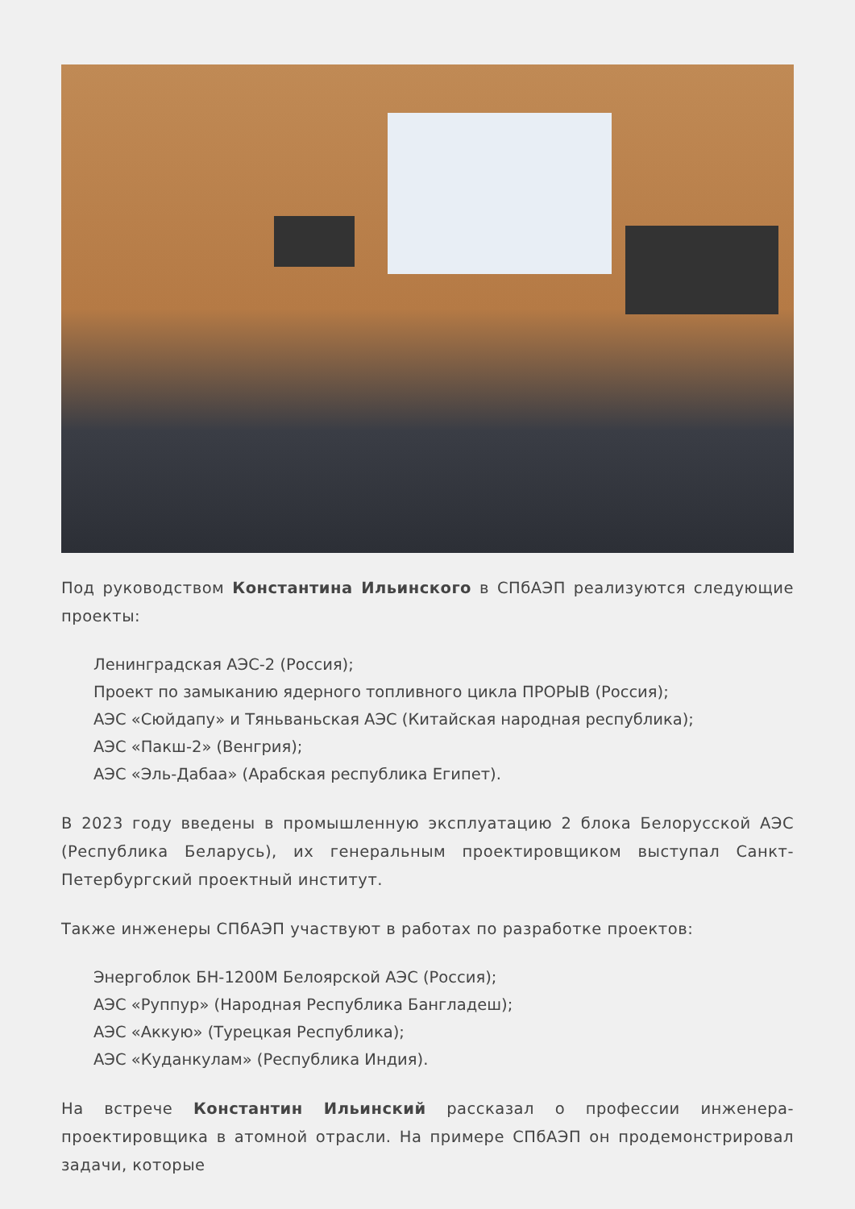Под руководством Константина Ильинского в СПбАЭП реализуются следующие проекты:
Ленинградская АЭС-2 (Россия);
Проект по замыканию ядерного топливного цикла ПРОРЫВ (Россия);
АЭС «Сюйдапу» и Тяньваньская АЭС (Китайская народная республика);
АЭС «Пакш-2» (Венгрия);
АЭС «Эль-Дабаа» (Арабская республика Египет).
В 2023 году введены в промышленную эксплуатацию 2 блока Белорусской АЭС (Республика Беларусь), их генеральным проектировщиком выступал Санкт-Петербургский проектный институт.
Также инженеры СПбАЭП участвуют в работах по разработке проектов:
Энергоблок БН-1200М Белоярской АЭС (Россия);
АЭС «Руппур» (Народная Республика Бангладеш);
АЭС «Аккую» (Турецкая Республика);
АЭС «Куданкулам» (Республика Индия).
На встрече Константин Ильинский рассказал о профессии инженера-проектировщика в атомной отрасли. На примере СПбАЭП он продемонстрировал задачи, которые